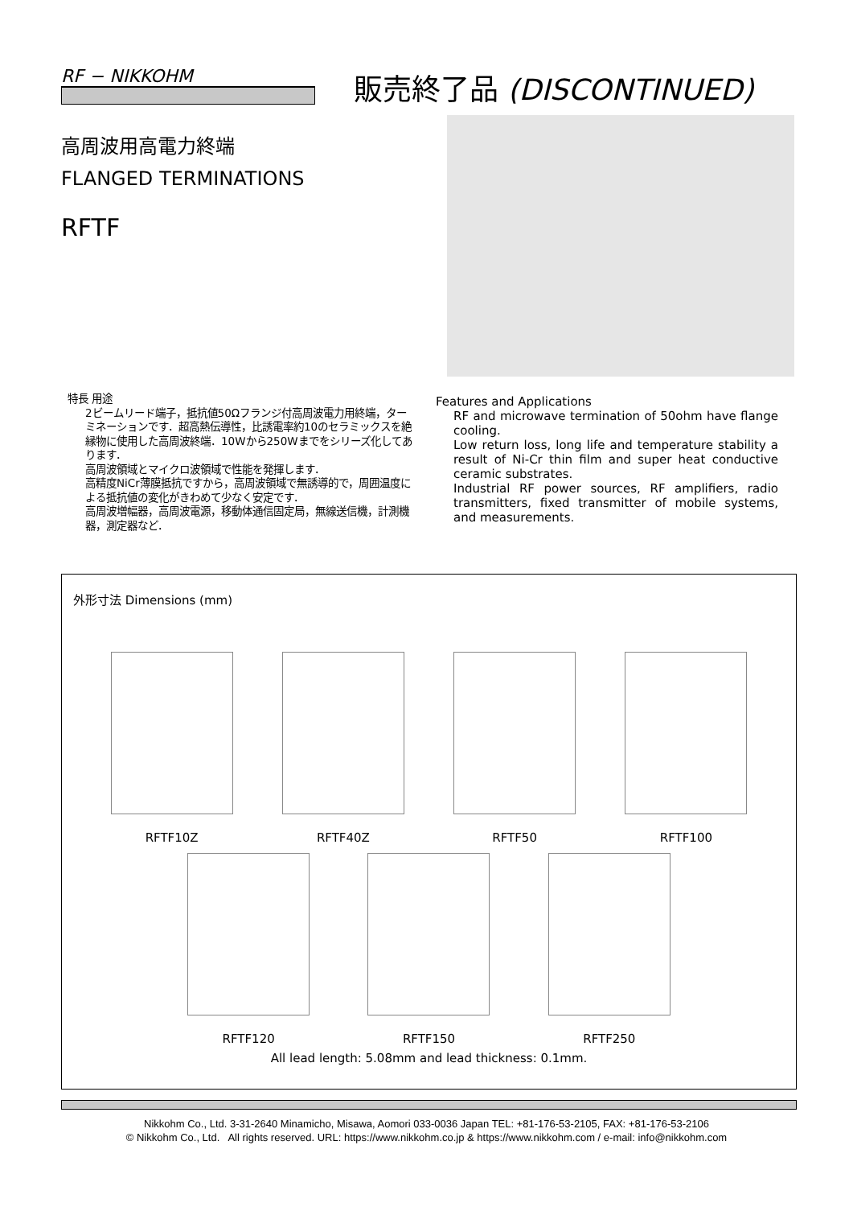RF − NIKKOHM 販売終了品 (DISCONTINUED)
高周波用高電力終端
FLANGED TERMINATIONS
RFTF
特長 用途
2ビームリード端子，抵抗値50Ωフランジ付高周波電力用終端，ターミネーションです．超高熱伝導性，比誘電率約10のセラミックスを絶縁物に使用した高周波終端．10Wから250Wまでをシリーズ化してあります．
高周波領域とマイクロ波領域で性能を発揮します．
高精度NiCr薄膜抵抗ですから，高周波領域で無誘導的で，周囲温度による抵抗値の変化がきわめて少なく安定です．
高周波増幅器，高周波電源，移動体通信固定局，無線送信機，計測機器，測定器など．
Features and Applications
RF and microwave termination of 50ohm have flange cooling.
Low return loss, long life and temperature stability a result of Ni-Cr thin film and super heat conductive ceramic substrates.
Industrial RF power sources, RF amplifiers, radio transmitters, fixed transmitter of mobile systems, and measurements.
外形寸法 Dimensions (mm)
RFTF10Z
RFTF40Z
RFTF50
RFTF100
RFTF120
RFTF150
RFTF250
All lead length: 5.08mm and lead thickness: 0.1mm.
Nikkohm Co., Ltd. 3-31-2640 Minamicho, Misawa, Aomori 033-0036 Japan TEL: +81-176-53-2105, FAX: +81-176-53-2106
© Nikkohm Co., Ltd. All rights reserved. URL: https://www.nikkohm.co.jp & https://www.nikkohm.com / e-mail: info@nikkohm.com